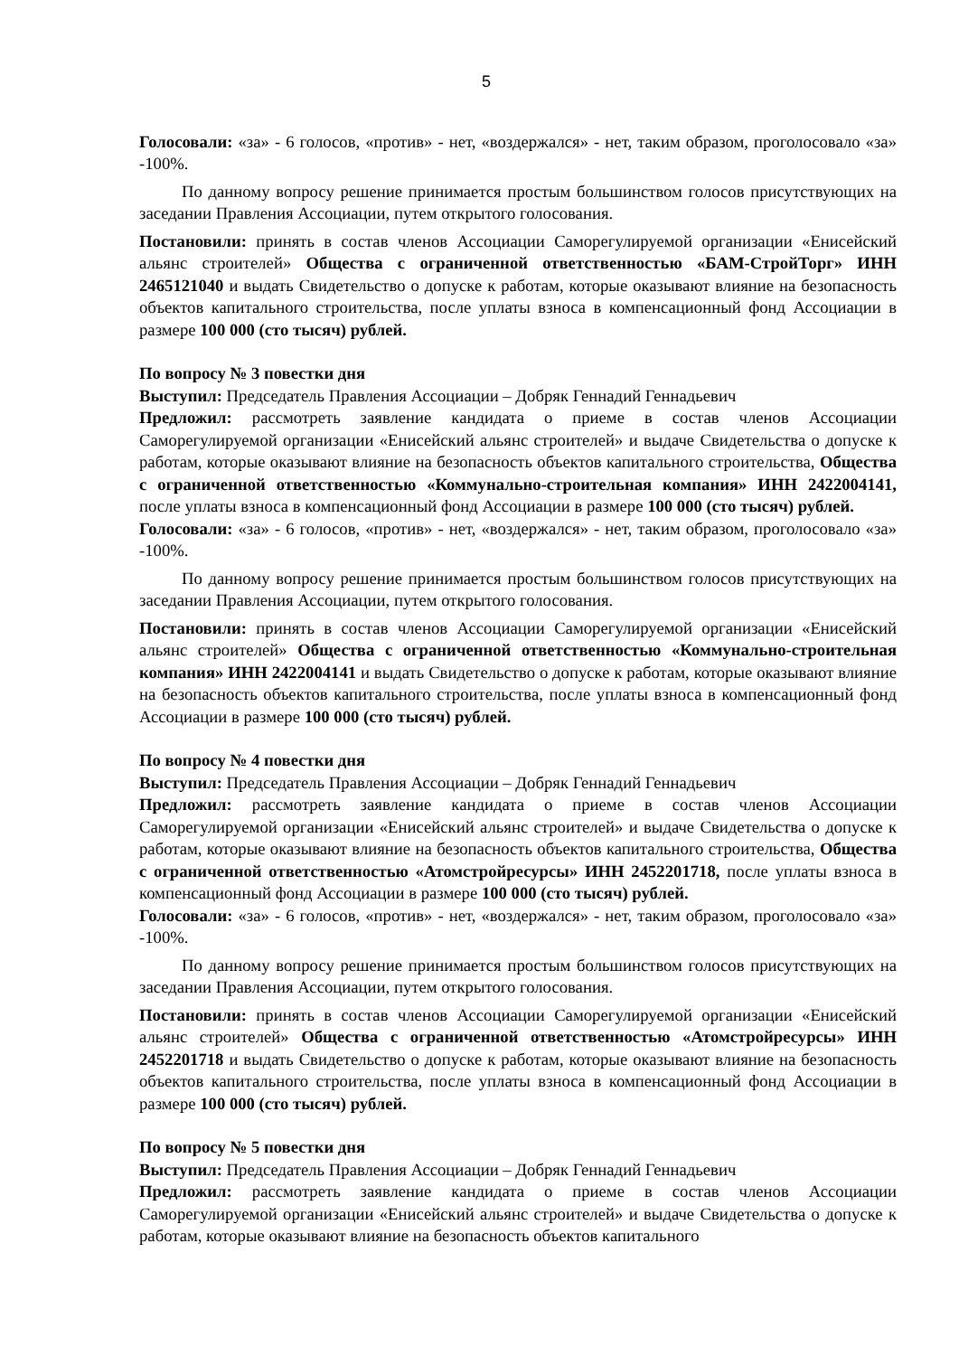5
Голосовали: «за» - 6 голосов, «против» - нет, «воздержался» - нет, таким образом, проголосовало «за» -100%.
По данному вопросу решение принимается простым большинством голосов присутствующих на заседании Правления Ассоциации, путем открытого голосования.
Постановили: принять в состав членов Ассоциации Саморегулируемой организации «Енисейский альянс строителей» Общества с ограниченной ответственностью «БАМ-СтройТорг» ИНН 2465121040 и выдать Свидетельство о допуске к работам, которые оказывают влияние на безопасность объектов капитального строительства, после уплаты взноса в компенсационный фонд Ассоциации в размере 100 000 (сто тысяч) рублей.
По вопросу № 3 повестки дня
Выступил: Председатель Правления Ассоциации – Добряк Геннадий Геннадьевич
Предложил: рассмотреть заявление кандидата о приеме в состав членов Ассоциации Саморегулируемой организации «Енисейский альянс строителей» и выдаче Свидетельства о допуске к работам, которые оказывают влияние на безопасность объектов капитального строительства, Общества с ограниченной ответственностью «Коммунально-строительная компания» ИНН 2422004141, после уплаты взноса в компенсационный фонд Ассоциации в размере 100 000 (сто тысяч) рублей.
Голосовали: «за» - 6 голосов, «против» - нет, «воздержался» - нет, таким образом, проголосовало «за» -100%.
По данному вопросу решение принимается простым большинством голосов присутствующих на заседании Правления Ассоциации, путем открытого голосования.
Постановили: принять в состав членов Ассоциации Саморегулируемой организации «Енисейский альянс строителей» Общества с ограниченной ответственностью «Коммунально-строительная компания» ИНН 2422004141 и выдать Свидетельство о допуске к работам, которые оказывают влияние на безопасность объектов капитального строительства, после уплаты взноса в компенсационный фонд Ассоциации в размере 100 000 (сто тысяч) рублей.
По вопросу № 4 повестки дня
Выступил: Председатель Правления Ассоциации – Добряк Геннадий Геннадьевич
Предложил: рассмотреть заявление кандидата о приеме в состав членов Ассоциации Саморегулируемой организации «Енисейский альянс строителей» и выдаче Свидетельства о допуске к работам, которые оказывают влияние на безопасность объектов капитального строительства, Общества с ограниченной ответственностью «Атомстройресурсы» ИНН 2452201718, после уплаты взноса в компенсационный фонд Ассоциации в размере 100 000 (сто тысяч) рублей.
Голосовали: «за» - 6 голосов, «против» - нет, «воздержался» - нет, таким образом, проголосовало «за» -100%.
По данному вопросу решение принимается простым большинством голосов присутствующих на заседании Правления Ассоциации, путем открытого голосования.
Постановили: принять в состав членов Ассоциации Саморегулируемой организации «Енисейский альянс строителей» Общества с ограниченной ответственностью «Атомстройресурсы» ИНН 2452201718 и выдать Свидетельство о допуске к работам, которые оказывают влияние на безопасность объектов капитального строительства, после уплаты взноса в компенсационный фонд Ассоциации в размере 100 000 (сто тысяч) рублей.
По вопросу № 5 повестки дня
Выступил: Председатель Правления Ассоциации – Добряк Геннадий Геннадьевич
Предложил: рассмотреть заявление кандидата о приеме в состав членов Ассоциации Саморегулируемой организации «Енисейский альянс строителей» и выдаче Свидетельства о допуске к работам, которые оказывают влияние на безопасность объектов капитального